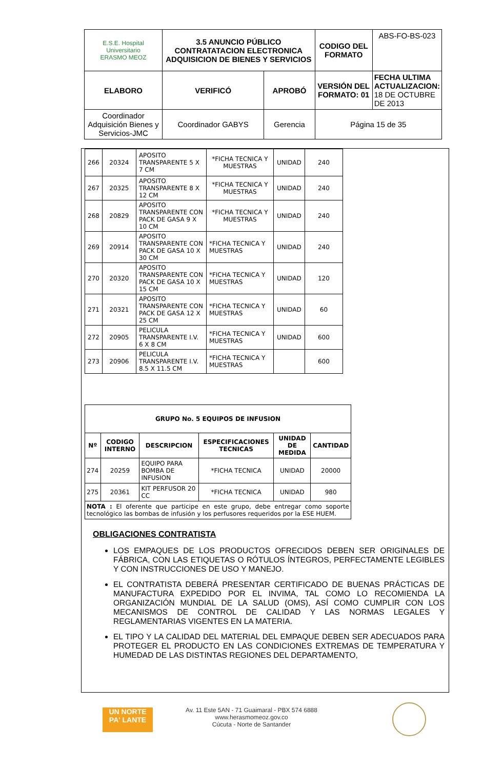| E.S.E. Hospital Universitario ERASMO MEOZ | 3.5 ANUNCIO PÚBLICO CONTRATATACION ELECTRONICA ADQUISICION DE BIENES Y SERVICIOS | | CODIGO DEL FORMATO | ABS-FO-BS-023 |
| ELABORO | VERIFICÓ | APROBÓ | VERSIÓN DEL FORMATO: 01 | FECHA ULTIMA ACTUALIZACION: 18 DE OCTUBRE DE 2013 |
| Coordinador Adquisición Bienes y Servicios-JMC | Coordinador GABYS | Gerencia | Página 15 de 35 | |
| 266 | 20324 | APOSITO TRANSPARENTE 5 X 7 CM | *FICHA TECNICA Y MUESTRAS | UNIDAD | 240 |
| 267 | 20325 | APOSITO TRANSPARENTE 8 X 12 CM | *FICHA TECNICA Y MUESTRAS | UNIDAD | 240 |
| 268 | 20829 | APOSITO TRANSPARENTE CON PACK DE GASA 9 X 10 CM | *FICHA TECNICA Y MUESTRAS | UNIDAD | 240 |
| 269 | 20914 | APOSITO TRANSPARENTE CON PACK DE GASA 10 X 30 CM | *FICHA TECNICA Y MUESTRAS | UNIDAD | 240 |
| 270 | 20320 | APOSITO TRANSPARENTE CON PACK DE GASA 10 X 15 CM | *FICHA TECNICA Y MUESTRAS | UNIDAD | 120 |
| 271 | 20321 | APOSITO TRANSPARENTE CON PACK DE GASA 12 X 25 CM | *FICHA TECNICA Y MUESTRAS | UNIDAD | 60 |
| 272 | 20905 | PELICULA TRANSPARENTE I.V. 6 X 8 CM | *FICHA TECNICA Y MUESTRAS | UNIDAD | 600 |
| 273 | 20906 | PELICULA TRANSPARENTE I.V. 8.5 X 11.5 CM | *FICHA TECNICA Y MUESTRAS | | 600 |
| GRUPO No. 5 EQUIPOS DE INFUSION | | | | | |
| --- | --- | --- | --- | --- | --- |
| Nº | CODIGO INTERNO | DESCRIPCION | ESPECIFICACIONES TECNICAS | UNIDAD DE MEDIDA | CANTIDAD |
| 274 | 20259 | EQUIPO PARA BOMBA DE INFUSION | *FICHA TECNICA | UNIDAD | 20000 |
| 275 | 20361 | KIT PERFUSOR 20 CC | *FICHA TECNICA | UNIDAD | 980 |
| NOTA : El oferente que participe en este grupo, debe entregar como soporte tecnológico las bombas de infusión y los perfusores requeridos por la ESE HUEM. | | | | | |
OBLIGACIONES CONTRATISTA
LOS EMPAQUES DE LOS PRODUCTOS OFRECIDOS DEBEN SER ORIGINALES DE FÁBRICA, CON LAS ETIQUETAS O RÓTULOS ÍNTEGROS, PERFECTAMENTE LEGIBLES Y CON INSTRUCCIONES DE USO Y MANEJO.
EL CONTRATISTA DEBERÁ PRESENTAR CERTIFICADO DE BUENAS PRÁCTICAS DE MANUFACTURA EXPEDIDO POR EL INVIMA, TAL COMO LO RECOMIENDA LA ORGANIZACIÓN MUNDIAL DE LA SALUD (OMS), ASÍ COMO CUMPLIR CON LOS MECANISMOS DE CONTROL DE CALIDAD Y LAS NORMAS LEGALES Y REGLAMENTARIAS VIGENTES EN LA MATERIA.
EL TIPO Y LA CALIDAD DEL MATERIAL DEL EMPAQUE DEBEN SER ADECUADOS PARA PROTEGER EL PRODUCTO EN LAS CONDICIONES EXTREMAS DE TEMPERATURA Y HUMEDAD DE LAS DISTINTAS REGIONES DEL DEPARTAMENTO,
UN NORTE PA' LANTE
Av. 11 Este 5AN - 71 Guaimaral - PBX 574 6888
www.herasmomeoz.gov.co
Cúcuta - Norte de Santander